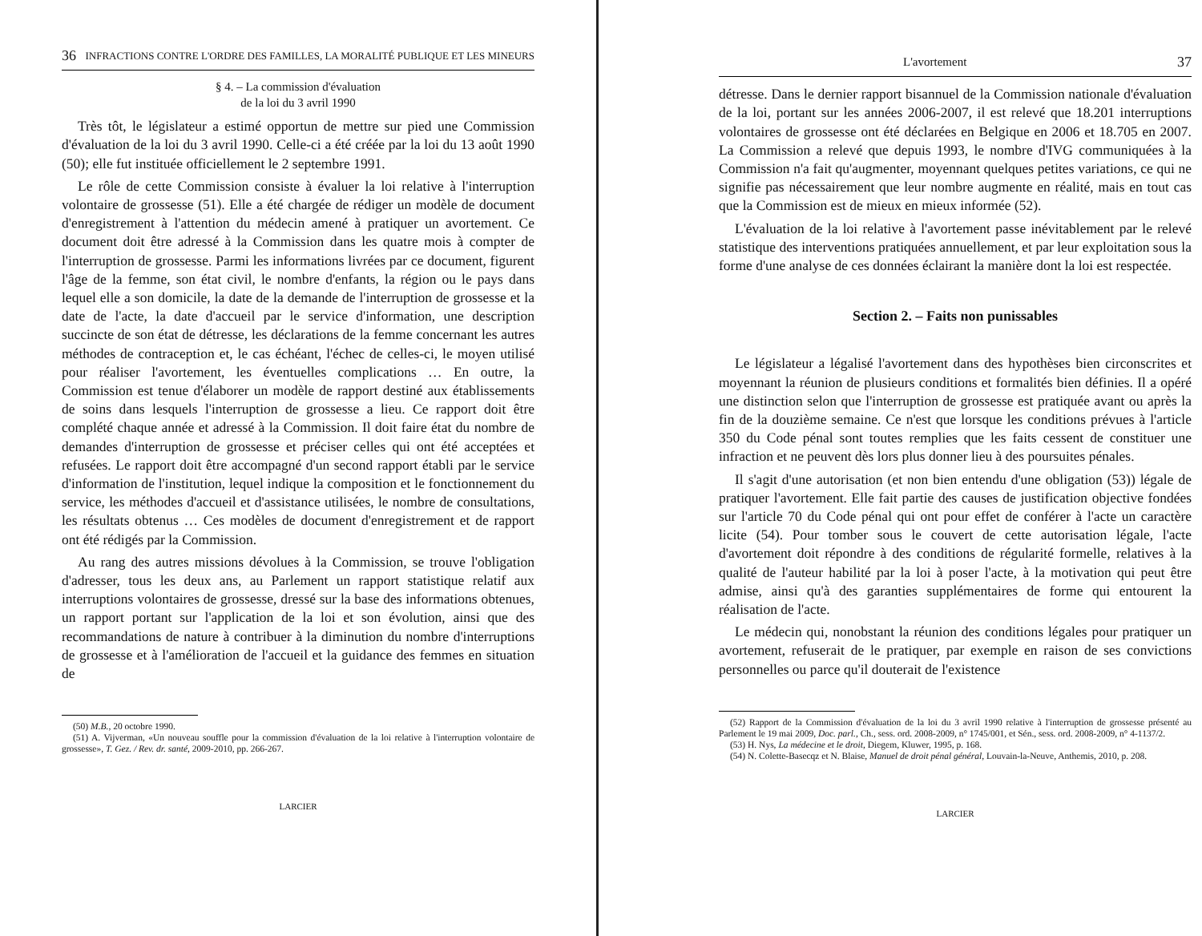36 INFRACTIONS CONTRE L'ORDRE DES FAMILLES, LA MORALITÉ PUBLIQUE ET LES MINEURS
§ 4. – La commission d'évaluation
de la loi du 3 avril 1990
Très tôt, le législateur a estimé opportun de mettre sur pied une Commission d'évaluation de la loi du 3 avril 1990. Celle-ci a été créée par la loi du 13 août 1990 (50); elle fut instituée officiellement le 2 septembre 1991.
Le rôle de cette Commission consiste à évaluer la loi relative à l'interruption volontaire de grossesse (51). Elle a été chargée de rédiger un modèle de document d'enregistrement à l'attention du médecin amené à pratiquer un avortement. Ce document doit être adressé à la Commission dans les quatre mois à compter de l'interruption de grossesse. Parmi les informations livrées par ce document, figurent l'âge de la femme, son état civil, le nombre d'enfants, la région ou le pays dans lequel elle a son domicile, la date de la demande de l'interruption de grossesse et la date de l'acte, la date d'accueil par le service d'information, une description succincte de son état de détresse, les déclarations de la femme concernant les autres méthodes de contraception et, le cas échéant, l'échec de celles-ci, le moyen utilisé pour réaliser l'avortement, les éventuelles complications … En outre, la Commission est tenue d'élaborer un modèle de rapport destiné aux établissements de soins dans lesquels l'interruption de grossesse a lieu. Ce rapport doit être complété chaque année et adressé à la Commission. Il doit faire état du nombre de demandes d'interruption de grossesse et préciser celles qui ont été acceptées et refusées. Le rapport doit être accompagné d'un second rapport établi par le service d'information de l'institution, lequel indique la composition et le fonctionnement du service, les méthodes d'accueil et d'assistance utilisées, le nombre de consultations, les résultats obtenus … Ces modèles de document d'enregistrement et de rapport ont été rédigés par la Commission.
Au rang des autres missions dévolues à la Commission, se trouve l'obligation d'adresser, tous les deux ans, au Parlement un rapport statistique relatif aux interruptions volontaires de grossesse, dressé sur la base des informations obtenues, un rapport portant sur l'application de la loi et son évolution, ainsi que des recommandations de nature à contribuer à la diminution du nombre d'interruptions de grossesse et à l'amélioration de l'accueil et la guidance des femmes en situation de
(50) M.B., 20 octobre 1990.
(51) A. Vijverman, «Un nouveau souffle pour la commission d'évaluation de la loi relative à l'interruption volontaire de grossesse», T. Gez. / Rev. dr. santé, 2009-2010, pp. 266-267.
LARCIER
L'avortement 37
détresse. Dans le dernier rapport bisannuel de la Commission nationale d'évaluation de la loi, portant sur les années 2006-2007, il est relevé que 18.201 interruptions volontaires de grossesse ont été déclarées en Belgique en 2006 et 18.705 en 2007. La Commission a relevé que depuis 1993, le nombre d'IVG communiquées à la Commission n'a fait qu'augmenter, moyennant quelques petites variations, ce qui ne signifie pas nécessairement que leur nombre augmente en réalité, mais en tout cas que la Commission est de mieux en mieux informée (52).
L'évaluation de la loi relative à l'avortement passe inévitablement par le relevé statistique des interventions pratiquées annuellement, et par leur exploitation sous la forme d'une analyse de ces données éclairant la manière dont la loi est respectée.
Section 2. – Faits non punissables
Le législateur a légalisé l'avortement dans des hypothèses bien circonscrites et moyennant la réunion de plusieurs conditions et formalités bien définies. Il a opéré une distinction selon que l'interruption de grossesse est pratiquée avant ou après la fin de la douzième semaine. Ce n'est que lorsque les conditions prévues à l'article 350 du Code pénal sont toutes remplies que les faits cessent de constituer une infraction et ne peuvent dès lors plus donner lieu à des poursuites pénales.
Il s'agit d'une autorisation (et non bien entendu d'une obligation (53)) légale de pratiquer l'avortement. Elle fait partie des causes de justification objective fondées sur l'article 70 du Code pénal qui ont pour effet de conférer à l'acte un caractère licite (54). Pour tomber sous le couvert de cette autorisation légale, l'acte d'avortement doit répondre à des conditions de régularité formelle, relatives à la qualité de l'auteur habilité par la loi à poser l'acte, à la motivation qui peut être admise, ainsi qu'à des garanties supplémentaires de forme qui entourent la réalisation de l'acte.
Le médecin qui, nonobstant la réunion des conditions légales pour pratiquer un avortement, refuserait de le pratiquer, par exemple en raison de ses convictions personnelles ou parce qu'il douterait de l'existence
(52) Rapport de la Commission d'évaluation de la loi du 3 avril 1990 relative à l'interruption de grossesse présenté au Parlement le 19 mai 2009, Doc. parl., Ch., sess. ord. 2008-2009, n° 1745/001, et Sén., sess. ord. 2008-2009, n° 4-1137/2.
(53) H. Nys, La médecine et le droit, Diegem, Kluwer, 1995, p. 168.
(54) N. Colette-Basecqz et N. Blaise, Manuel de droit pénal général, Louvain-la-Neuve, Anthemis, 2010, p. 208.
LARCIER